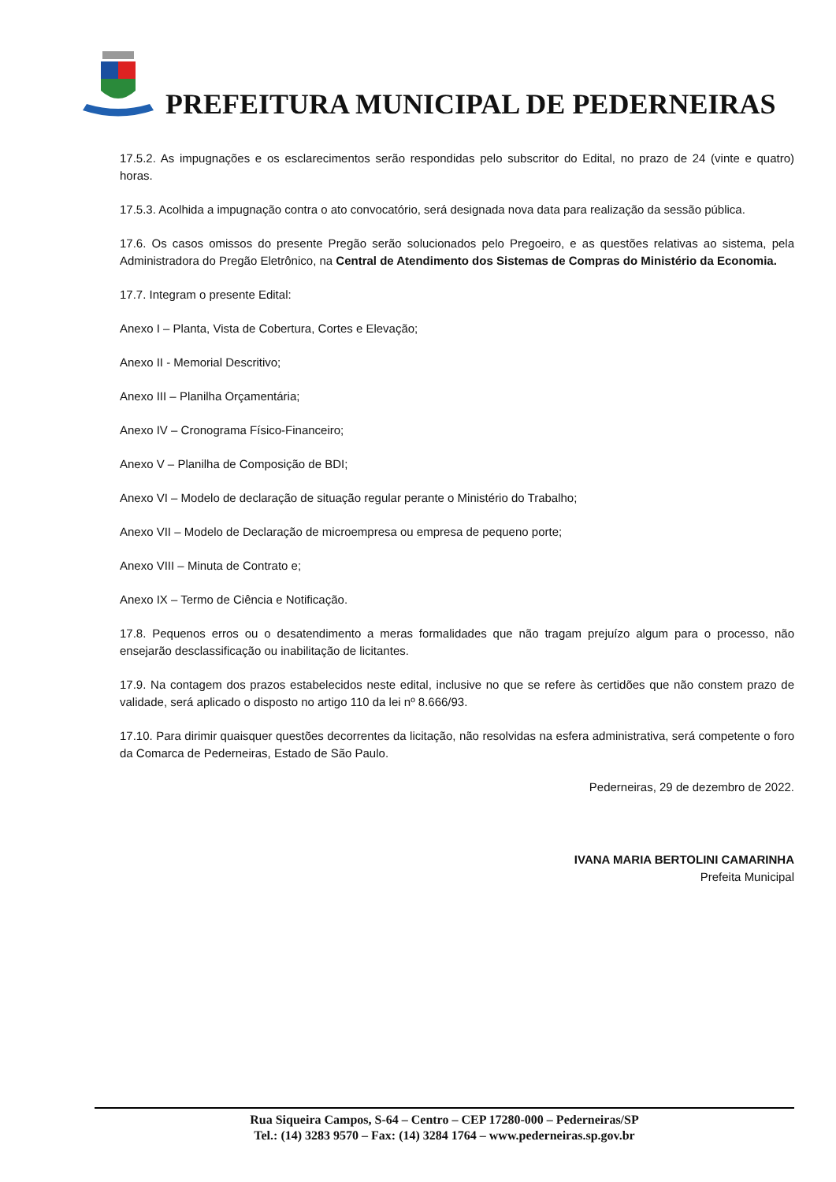PREFEITURA MUNICIPAL DE PEDERNEIRAS
17.5.2. As impugnações e os esclarecimentos serão respondidas pelo subscritor do Edital, no prazo de 24 (vinte e quatro) horas.
17.5.3. Acolhida a impugnação contra o ato convocatório, será designada nova data para realização da sessão pública.
17.6. Os casos omissos do presente Pregão serão solucionados pelo Pregoeiro, e as questões relativas ao sistema, pela Administradora do Pregão Eletrônico, na Central de Atendimento dos Sistemas de Compras do Ministério da Economia.
17.7. Integram o presente Edital:
Anexo I – Planta, Vista de Cobertura, Cortes e Elevação;
Anexo II - Memorial Descritivo;
Anexo III – Planilha Orçamentária;
Anexo IV – Cronograma Físico-Financeiro;
Anexo V – Planilha de Composição de BDI;
Anexo VI – Modelo de declaração de situação regular perante o Ministério do Trabalho;
Anexo VII – Modelo de Declaração de microempresa ou empresa de pequeno porte;
Anexo VIII – Minuta de Contrato e;
Anexo IX – Termo de Ciência e Notificação.
17.8. Pequenos erros ou o desatendimento a meras formalidades que não tragam prejuízo algum para o processo, não ensejarão desclassificação ou inabilitação de licitantes.
17.9. Na contagem dos prazos estabelecidos neste edital, inclusive no que se refere às certidões que não constem prazo de validade, será aplicado o disposto no artigo 110 da lei nº 8.666/93.
17.10. Para dirimir quaisquer questões decorrentes da licitação, não resolvidas na esfera administrativa, será competente o foro da Comarca de Pederneiras, Estado de São Paulo.
Pederneiras, 29 de dezembro de 2022.
IVANA MARIA BERTOLINI CAMARINHA
Prefeita Municipal
Rua Siqueira Campos, S-64 – Centro – CEP 17280-000 – Pederneiras/SP
Tel.: (14) 3283 9570 – Fax: (14) 3284 1764 – www.pederneiras.sp.gov.br